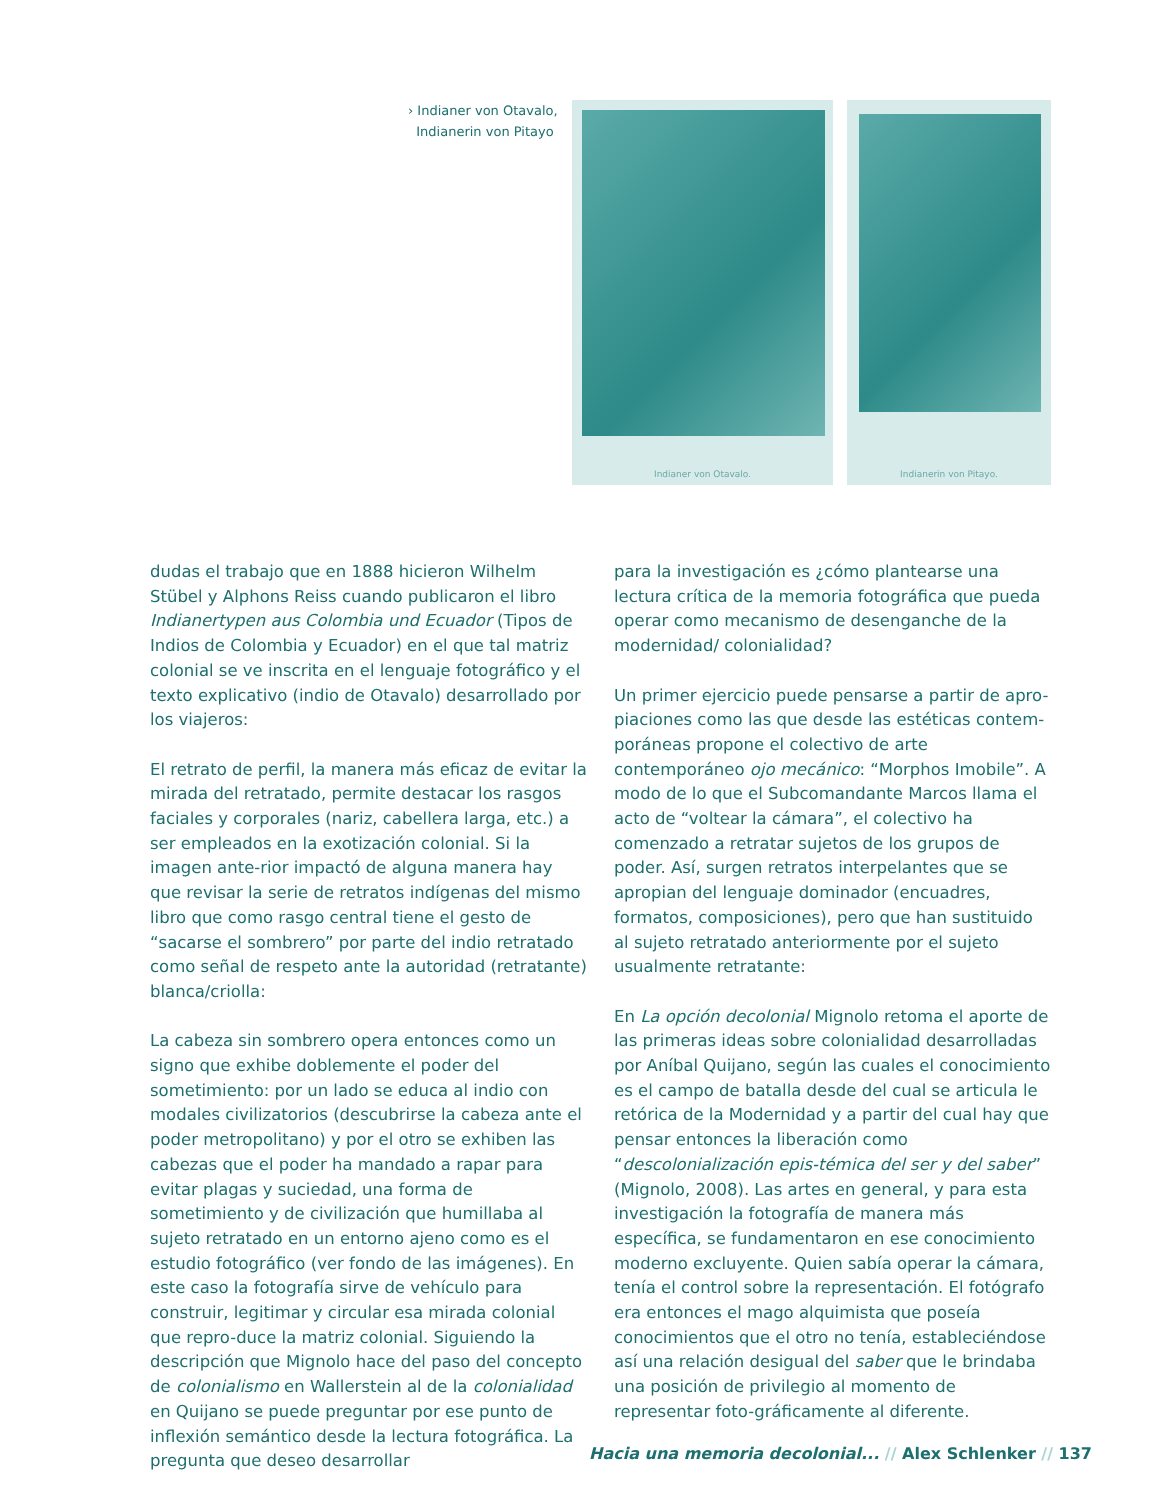› Indianer von Otavalo,
Indianerin von Pitayo
Indianer von Otavalo.
Indianerin von Pitayo.
dudas el trabajo que en 1888 hicieron Wilhelm Stübel y Alphons Reiss cuando publicaron el libro Indianertypen aus Colombia und Ecuador (Tipos de Indios de Colombia y Ecuador) en el que tal matriz colonial se ve inscrita en el lenguaje fotográfico y el texto explicativo (indio de Otavalo) desarrollado por los viajeros:
El retrato de perfil, la manera más eficaz de evitar la mirada del retratado, permite destacar los rasgos faciales y corporales (nariz, cabellera larga, etc.) a ser empleados en la exotización colonial. Si la imagen ante-rior impactó de alguna manera hay que revisar la serie de retratos indígenas del mismo libro que como rasgo central tiene el gesto de “sacarse el sombrero” por parte del indio retratado como señal de respeto ante la autoridad (retratante) blanca/criolla:
La cabeza sin sombrero opera entonces como un signo que exhibe doblemente el poder del sometimiento: por un lado se educa al indio con modales civilizatorios (descubrirse la cabeza ante el poder metropolitano) y por el otro se exhiben las cabezas que el poder ha mandado a rapar para evitar plagas y suciedad, una forma de sometimiento y de civilización que humillaba al sujeto retratado en un entorno ajeno como es el estudio fotográfico (ver fondo de las imágenes). En este caso la fotografía sirve de vehículo para construir, legitimar y circular esa mirada colonial que repro-duce la matriz colonial. Siguiendo la descripción que Mignolo hace del paso del concepto de colonialismo en Wallerstein al de la colonialidad en Quijano se puede preguntar por ese punto de inflexión semántico desde la lectura fotográfica. La pregunta que deseo desarrollar
para la investigación es ¿cómo plantearse una lectura crítica de la memoria fotográfica que pueda operar como mecanismo de desenganche de la modernidad/ colonialidad?
Un primer ejercicio puede pensarse a partir de apro-piaciones como las que desde las estéticas contem-poráneas propone el colectivo de arte contemporáneo ojo mecánico: “Morphos Imobile”. A modo de lo que el Subcomandante Marcos llama el acto de “voltear la cámara”, el colectivo ha comenzado a retratar sujetos de los grupos de poder. Así, surgen retratos interpelantes que se apropian del lenguaje dominador (encuadres, formatos, composiciones), pero que han sustituido al sujeto retratado anteriormente por el sujeto usualmente retratante:
En La opción decolonial Mignolo retoma el aporte de las primeras ideas sobre colonialidad desarrolladas por Aníbal Quijano, según las cuales el conocimiento es el campo de batalla desde del cual se articula le retórica de la Modernidad y a partir del cual hay que pensar entonces la liberación como “descolonialización epis-témica del ser y del saber” (Mignolo, 2008). Las artes en general, y para esta investigación la fotografía de manera más específica, se fundamentaron en ese conocimiento moderno excluyente. Quien sabía operar la cámara, tenía el control sobre la representación. El fotógrafo era entonces el mago alquimista que poseía conocimientos que el otro no tenía, estableciéndose así una relación desigual del saber que le brindaba una posición de privilegio al momento de representar foto-gráficamente al diferente.
Hacia una memoria decolonial... // Alex Schlenker // 137